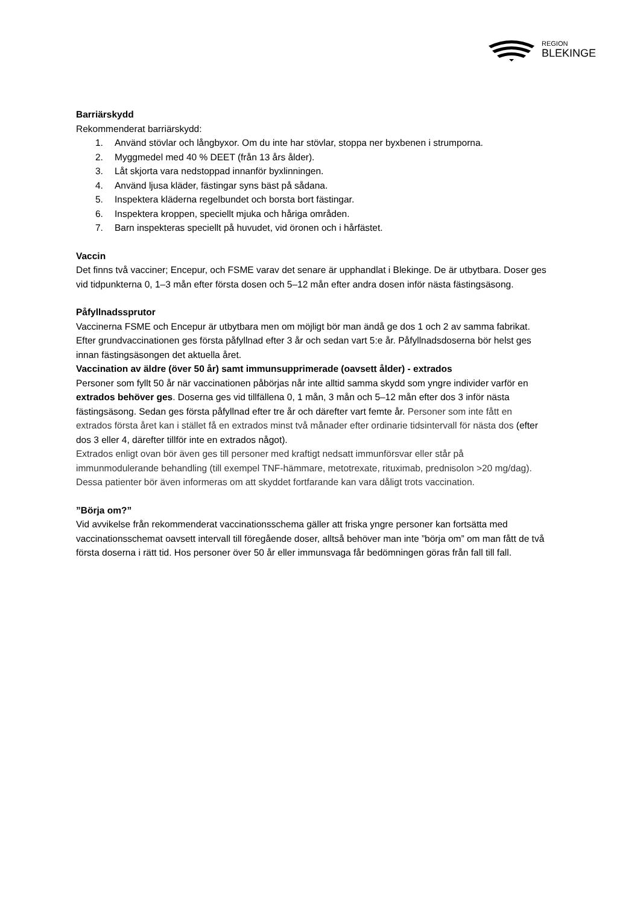REGION
BLEKINGE
Barriärskydd
Rekommenderat barriärskydd:
1. Använd stövlar och långbyxor. Om du inte har stövlar, stoppa ner byxbenen i strumporna.
2. Myggmedel med 40 % DEET (från 13 års ålder).
3. Låt skjorta vara nedstoppad innanför byxlinningen.
4. Använd ljusa kläder, fästingar syns bäst på sådana.
5. Inspektera kläderna regelbundet och borsta bort fästingar.
6. Inspektera kroppen, speciellt mjuka och håriga områden.
7. Barn inspekteras speciellt på huvudet, vid öronen och i hårfästet.
Vaccin
Det finns två vacciner; Encepur, och FSME varav det senare är upphandlat i Blekinge. De är utbytbara. Doser ges vid tidpunkterna 0, 1–3 mån efter första dosen och 5–12 mån efter andra dosen inför nästa fästingsäsong.
Påfyllnadssprutor
Vaccinerna FSME och Encepur är utbytbara men om möjligt bör man ändå ge dos 1 och 2 av samma fabrikat. Efter grundvaccinationen ges första påfyllnad efter 3 år och sedan vart 5:e år. Påfyllnadsdoserna bör helst ges innan fästingsäsongen det aktuella året.
Vaccination av äldre (över 50 år) samt immunsupprimerade (oavsett ålder) - extrados
Personer som fyllt 50 år när vaccinationen påbörjas når inte alltid samma skydd som yngre individer varför en extrados behöver ges. Doserna ges vid tillfällena 0, 1 mån, 3 mån och 5–12 mån efter dos 3 inför nästa fästingsäsong. Sedan ges första påfyllnad efter tre år och därefter vart femte år. Personer som inte fått en extrados första året kan i stället få en extrados minst två månader efter ordinarie tidsintervall för nästa dos (efter dos 3 eller 4, därefter tillför inte en extrados något).
Extrados enligt ovan bör även ges till personer med kraftigt nedsatt immunförsvar eller står på immunmodulerande behandling (till exempel TNF-hämmare, metotrexate, rituximab, prednisolon >20 mg/dag). Dessa patienter bör även informeras om att skyddet fortfarande kan vara dåligt trots vaccination.
”Börja om?”
Vid avvikelse från rekommenderat vaccinationsschema gäller att friska yngre personer kan fortsätta med vaccinationsschemat oavsett intervall till föregående doser, alltså behöver man inte ”börja om” om man fått de två första doserna i rätt tid. Hos personer över 50 år eller immunsvaga får bedömningen göras från fall till fall.